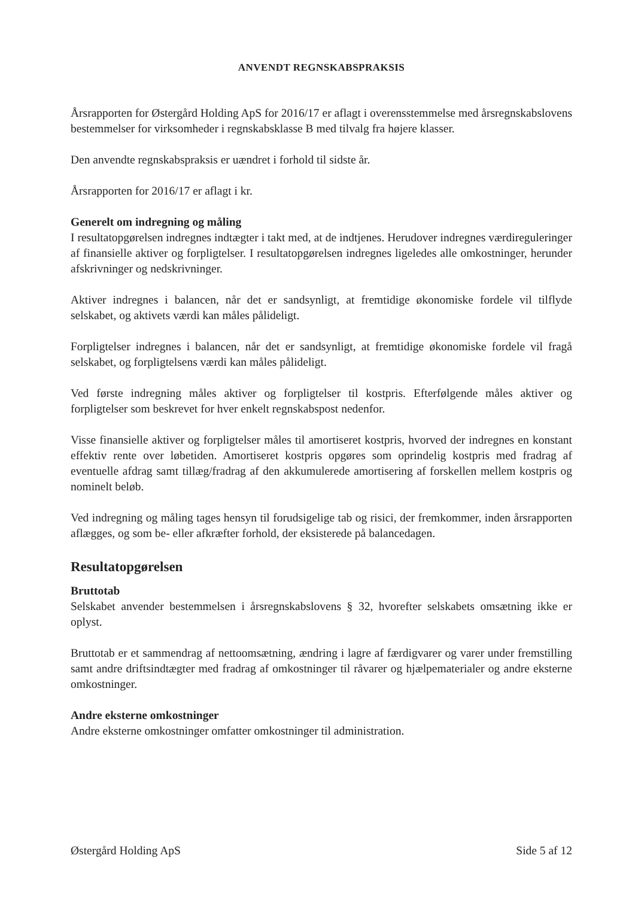ANVENDT REGNSKABSPRAKSIS
Årsrapporten for Østergård Holding ApS for 2016/17 er aflagt i overensstemmelse med årsregnskabslovens bestemmelser for virksomheder i regnskabsklasse B med tilvalg fra højere klasser.
Den anvendte regnskabspraksis er uændret i forhold til sidste år.
Årsrapporten for 2016/17 er aflagt i kr.
Generelt om indregning og måling
I resultatopgørelsen indregnes indtægter i takt med, at de indtjenes. Herudover indregnes værdireguleringer af finansielle aktiver og forpligtelser. I resultatopgørelsen indregnes ligeledes alle omkostninger, herunder afskrivninger og nedskrivninger.
Aktiver indregnes i balancen, når det er sandsynligt, at fremtidige økonomiske fordele vil tilflyde selskabet, og aktivets værdi kan måles pålideligt.
Forpligtelser indregnes i balancen, når det er sandsynligt, at fremtidige økonomiske fordele vil fragå selskabet, og forpligtelsens værdi kan måles pålideligt.
Ved første indregning måles aktiver og forpligtelser til kostpris. Efterfølgende måles aktiver og forpligtelser som beskrevet for hver enkelt regnskabspost nedenfor.
Visse finansielle aktiver og forpligtelser måles til amortiseret kostpris, hvorved der indregnes en konstant effektiv rente over løbetiden. Amortiseret kostpris opgøres som oprindelig kostpris med fradrag af eventuelle afdrag samt tillæg/fradrag af den akkumulerede amortisering af forskellen mellem kostpris og nominelt beløb.
Ved indregning og måling tages hensyn til forudsigelige tab og risici, der fremkommer, inden årsrapporten aflægges, og som be- eller afkræfter forhold, der eksisterede på balancedagen.
Resultatopgørelsen
Bruttotab
Selskabet anvender bestemmelsen i årsregnskabslovens § 32, hvorefter selskabets omsætning ikke er oplyst.
Bruttotab er et sammendrag af nettoomsætning, ændring i lagre af færdigvarer og varer under fremstilling samt andre driftsindtægter med fradrag af omkostninger til råvarer og hjælpematerialer og andre eksterne omkostninger.
Andre eksterne omkostninger
Andre eksterne omkostninger omfatter omkostninger til administration.
Østergård Holding ApS Side 5 af 12